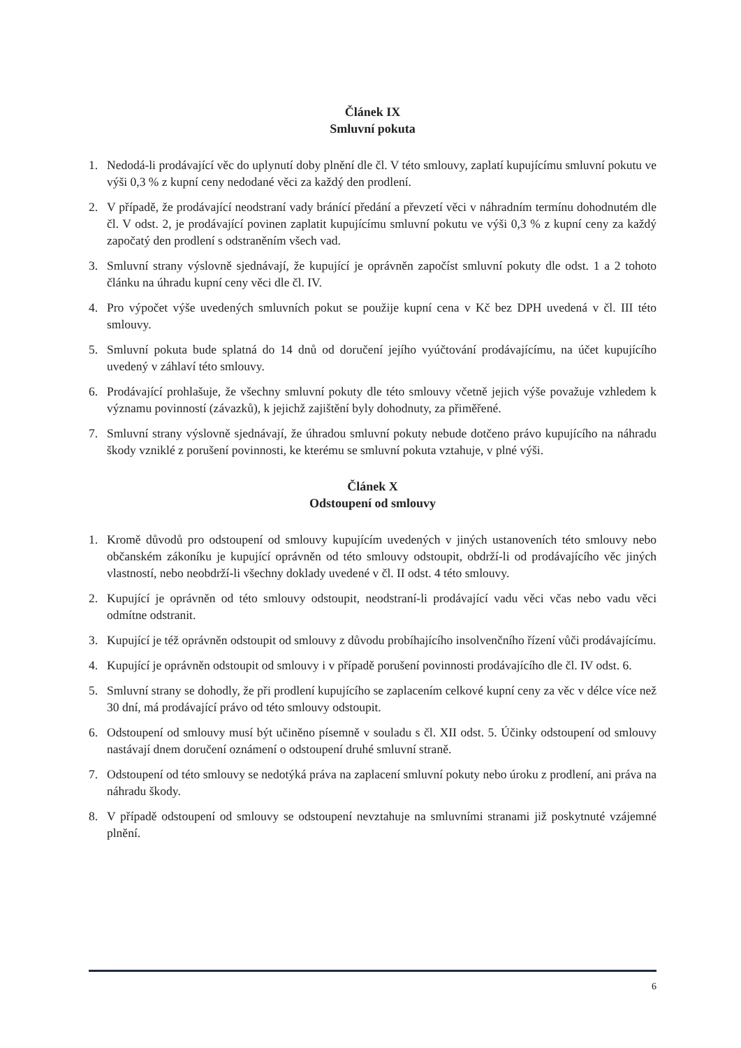Článek IX
Smluvní pokuta
1. Nedodá-li prodávající věc do uplynutí doby plnění dle čl. V této smlouvy, zaplatí kupujícímu smluvní pokutu ve výši 0,3 % z kupní ceny nedodané věci za každý den prodlení.
2. V případě, že prodávající neodstraní vady bránící předání a převzetí věci v náhradním termínu dohodnutém dle čl. V odst. 2, je prodávající povinen zaplatit kupujícímu smluvní pokutu ve výši 0,3 % z kupní ceny za každý započatý den prodlení s odstraněním všech vad.
3. Smluvní strany výslovně sjednávají, že kupující je oprávněn započíst smluvní pokuty dle odst. 1 a 2 tohoto článku na úhradu kupní ceny věci dle čl. IV.
4. Pro výpočet výše uvedených smluvních pokut se použije kupní cena v Kč bez DPH uvedená v čl. III této smlouvy.
5. Smluvní pokuta bude splatná do 14 dnů od doručení jejího vyúčtování prodávajícímu, na účet kupujícího uvedený v záhlaví této smlouvy.
6. Prodávající prohlašuje, že všechny smluvní pokuty dle této smlouvy včetně jejich výše považuje vzhledem k významu povinností (závazků), k jejichž zajištění byly dohodnuty, za přiměřené.
7. Smluvní strany výslovně sjednávají, že úhradou smluvní pokuty nebude dotčeno právo kupujícího na náhradu škody vzniklé z porušení povinnosti, ke kterému se smluvní pokuta vztahuje, v plné výši.
Článek X
Odstoupení od smlouvy
1. Kromě důvodů pro odstoupení od smlouvy kupujícím uvedených v jiných ustanoveních této smlouvy nebo občanském zákoníku je kupující oprávněn od této smlouvy odstoupit, obdrží-li od prodávajícího věc jiných vlastností, nebo neobdrží-li všechny doklady uvedené v čl. II odst. 4 této smlouvy.
2. Kupující je oprávněn od této smlouvy odstoupit, neodstraní-li prodávající vadu věci včas nebo vadu věci odmítne odstranit.
3. Kupující je též oprávněn odstoupit od smlouvy z důvodu probíhajícího insolvenčního řízení vůči prodávajícímu.
4. Kupující je oprávněn odstoupit od smlouvy i v případě porušení povinnosti prodávajícího dle čl. IV odst. 6.
5. Smluvní strany se dohodly, že při prodlení kupujícího se zaplacením celkové kupní ceny za věc v délce více než 30 dní, má prodávající právo od této smlouvy odstoupit.
6. Odstoupení od smlouvy musí být učiněno písemně v souladu s čl. XII odst. 5. Účinky odstoupení od smlouvy nastávají dnem doručení oznámení o odstoupení druhé smluvní straně.
7. Odstoupení od této smlouvy se nedotýká práva na zaplacení smluvní pokuty nebo úroku z prodlení, ani práva na náhradu škody.
8. V případě odstoupení od smlouvy se odstoupení nevztahuje na smluvními stranami již poskytnuté vzájemné plnění.
6